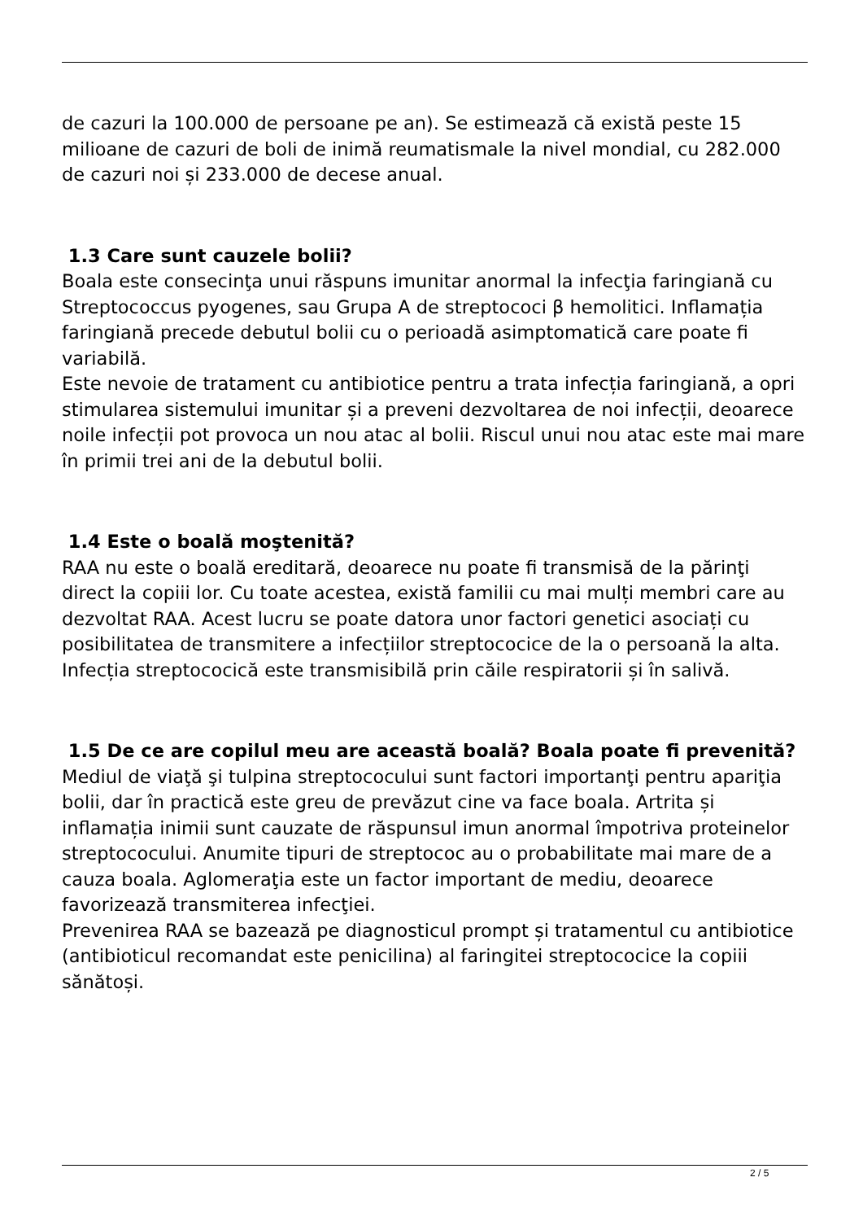de cazuri la 100.000 de persoane pe an). Se estimează că există peste 15 milioane de cazuri de boli de inimă reumatismale la nivel mondial, cu 282.000 de cazuri noi și 233.000 de decese anual.
1.3 Care sunt cauzele bolii?
Boala este consecinţa unui răspuns imunitar anormal la infecţia faringiană cu Streptococcus pyogenes, sau Grupa A de streptococi β hemolitici. Inflamația faringiană precede debutul bolii cu o perioadă asimptomatică care poate fi variabilă.
Este nevoie de tratament cu antibiotice pentru a trata infecția faringiană, a opri stimularea sistemului imunitar și a preveni dezvoltarea de noi infecții, deoarece noile infecții pot provoca un nou atac al bolii. Riscul unui nou atac este mai mare în primii trei ani de la debutul bolii.
1.4 Este o boală moştenită?
RAA nu este o boală ereditară, deoarece nu poate fi transmisă de la părinţi direct la copiii lor. Cu toate acestea, există familii cu mai mulți membri care au dezvoltat RAA. Acest lucru se poate datora unor factori genetici asociați cu posibilitatea de transmitere a infecțiilor streptococice de la o persoană la alta. Infecția streptococică este transmisibilă prin căile respiratorii și în salivă.
1.5 De ce are copilul meu are această boală? Boala poate fi prevenită?
Mediul de viaţă şi tulpina streptococului sunt factori importanţi pentru apariţia bolii, dar în practică este greu de prevăzut cine va face boala. Artrita și inflamația inimii sunt cauzate de răspunsul imun anormal împotriva proteinelor streptococului. Anumite tipuri de streptococ au o probabilitate mai mare de a cauza boala. Aglomeraţia este un factor important de mediu, deoarece favorizează transmiterea infecţiei.
Prevenirea RAA se bazează pe diagnosticul prompt și tratamentul cu antibiotice (antibioticul recomandat este penicilina) al faringitei streptococice la copiii sănătoși.
2 / 5